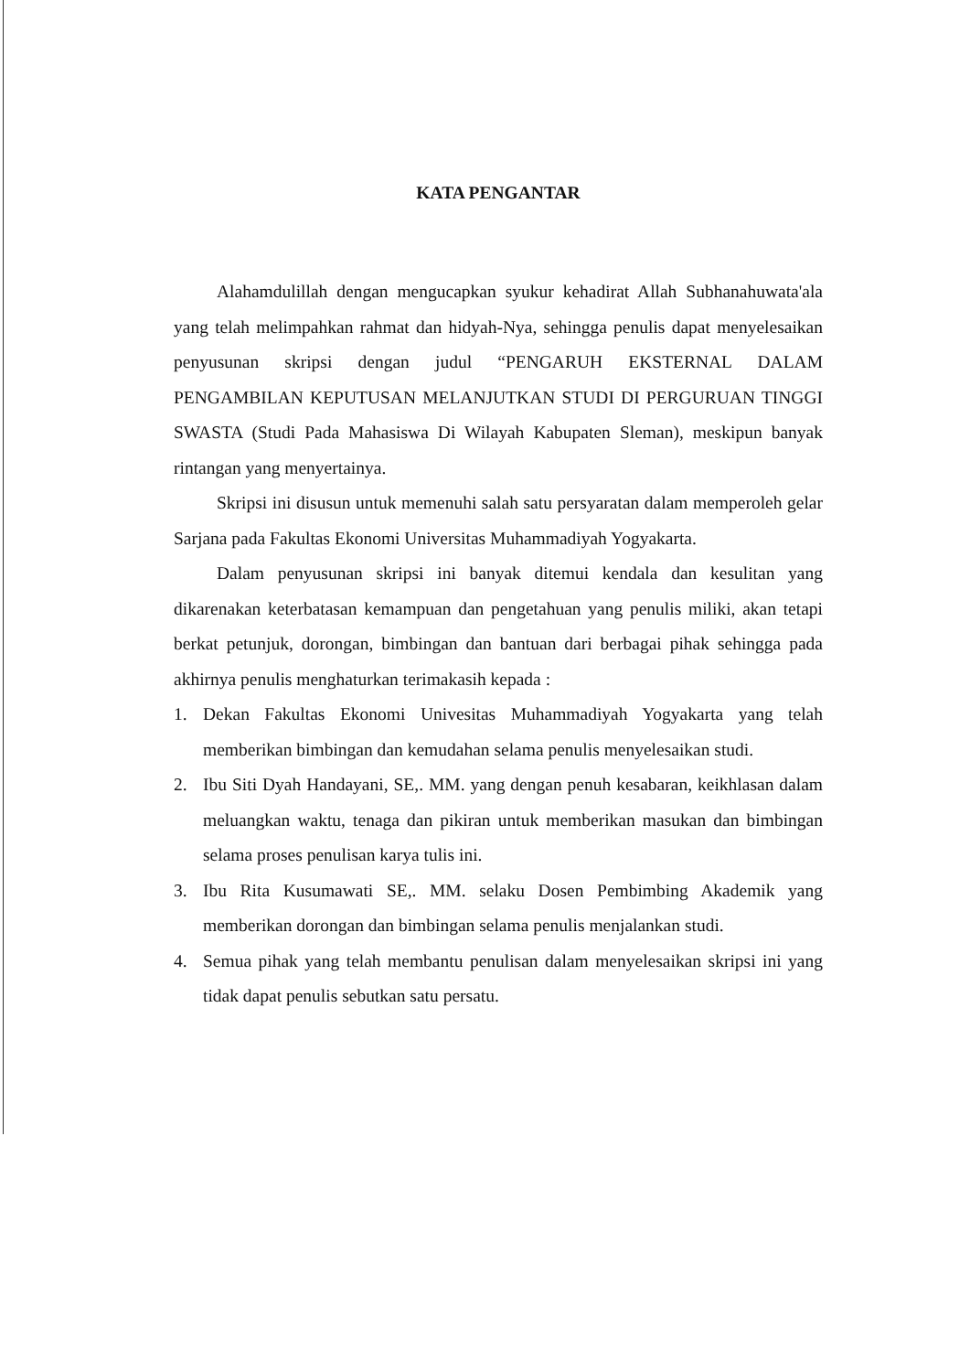KATA PENGANTAR
Alahamdulillah dengan mengucapkan syukur kehadirat Allah Subhanahuwata'ala yang telah melimpahkan rahmat dan hidyah-Nya, sehingga penulis dapat menyelesaikan penyusunan skripsi dengan judul “PENGARUH EKSTERNAL DALAM PENGAMBILAN KEPUTUSAN MELANJUTKAN STUDI DI PERGURUAN TINGGI SWASTA (Studi Pada Mahasiswa Di Wilayah Kabupaten Sleman), meskipun banyak rintangan yang menyertainya.
Skripsi ini disusun untuk memenuhi salah satu persyaratan dalam memperoleh gelar Sarjana pada Fakultas Ekonomi Universitas Muhammadiyah Yogyakarta.
Dalam penyusunan skripsi ini banyak ditemui kendala dan kesulitan yang dikarenakan keterbatasan kemampuan dan pengetahuan yang penulis miliki, akan tetapi berkat petunjuk, dorongan, bimbingan dan bantuan dari berbagai pihak sehingga pada akhirnya penulis menghaturkan terimakasih kepada :
1. Dekan Fakultas Ekonomi Univesitas Muhammadiyah Yogyakarta yang telah memberikan bimbingan dan kemudahan selama penulis menyelesaikan studi.
2. Ibu Siti Dyah Handayani, SE,. MM. yang dengan penuh kesabaran, keikhlasan dalam meluangkan waktu, tenaga dan pikiran untuk memberikan masukan dan bimbingan selama proses penulisan karya tulis ini.
3. Ibu Rita Kusumawati SE,. MM. selaku Dosen Pembimbing Akademik yang memberikan dorongan dan bimbingan selama penulis menjalankan studi.
4. Semua pihak yang telah membantu penulisan dalam menyelesaikan skripsi ini yang tidak dapat penulis sebutkan satu persatu.